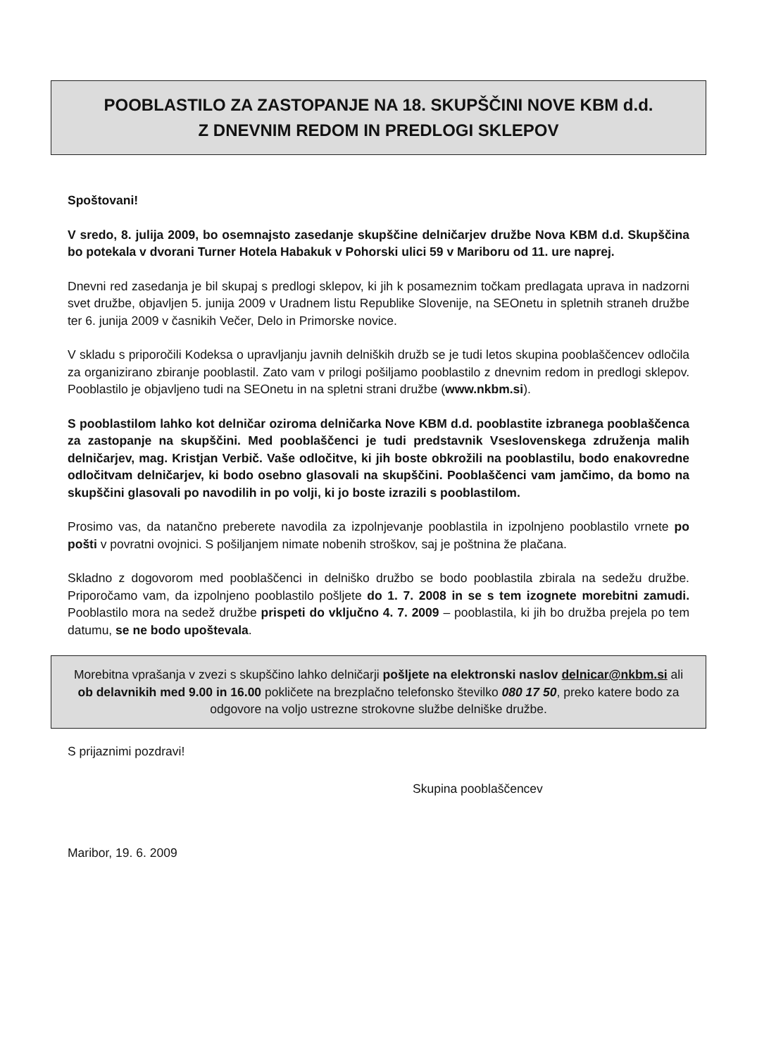POOBLASTILO ZA ZASTOPANJE NA 18. SKUPŠČINI NOVE KBM d.d.
Z DNEVNIM REDOM IN PREDLOGI SKLEPOV
Spoštovani!
V sredo, 8. julija 2009, bo osemnajsto zasedanje skupščine delničarjev družbe Nova KBM d.d. Skupščina bo potekala v dvorani Turner Hotela Habakuk v Pohorski ulici 59 v Mariboru od 11. ure naprej.
Dnevni red zasedanja je bil skupaj s predlogi sklepov, ki jih k posameznim točkam predlagata uprava in nadzorni svet družbe, objavljen 5. junija 2009 v Uradnem listu Republike Slovenije, na SEOnetu in spletnih straneh družbe ter 6. junija 2009 v časnikih Večer, Delo in Primorske novice.
V skladu s priporočili Kodeksa o upravljanju javnih delniških družb se je tudi letos skupina pooblaščencev odločila za organizirano zbiranje pooblastil. Zato vam v prilogi pošiljamo pooblastilo z dnevnim redom in predlogi sklepov. Pooblastilo je objavljeno tudi na SEOnetu in na spletni strani družbe (www.nkbm.si).
S pooblastilom lahko kot delničar oziroma delničarka Nove KBM d.d. pooblastite izbranega pooblaščenca za zastopanje na skupščini. Med pooblaščenci je tudi predstavnik Vseslovenskega združenja malih delničarjev, mag. Kristjan Verbič. Vaše odločitve, ki jih boste obkrožili na pooblastilu, bodo enakovredne odločitvam delničarjev, ki bodo osebno glasovali na skupščini. Pooblaščenci vam jamčimo, da bomo na skupščini glasovali po navodilih in po volji, ki jo boste izrazili s pooblastilom.
Prosimo vas, da natančno preberete navodila za izpolnjevanje pooblastila in izpolnjeno pooblastilo vrnete po pošti v povratni ovojnici. S pošiljanjem nimate nobenih stroškov, saj je poštnina že plačana.
Skladno z dogovorom med pooblaščenci in delniško družbo se bodo pooblastila zbirala na sedežu družbe. Priporočamo vam, da izpolnjeno pooblastilo pošljete do 1. 7. 2008 in se s tem izognete morebitni zamudi. Pooblastilo mora na sedež družbe prispeti do vključno 4. 7. 2009 – pooblastila, ki jih bo družba prejela po tem datumu, se ne bodo upoštevala.
Morebitna vprašanja v zvezi s skupščino lahko delničarji pošljete na elektronski naslov delnicar@nkbm.si ali ob delavnikih med 9.00 in 16.00 pokličete na brezplačno telefonsko številko 080 17 50, preko katere bodo za odgovore na voljo ustrezne strokovne službe delniške družbe.
S prijaznimi pozdravi!
Skupina pooblaščencev
Maribor, 19. 6. 2009